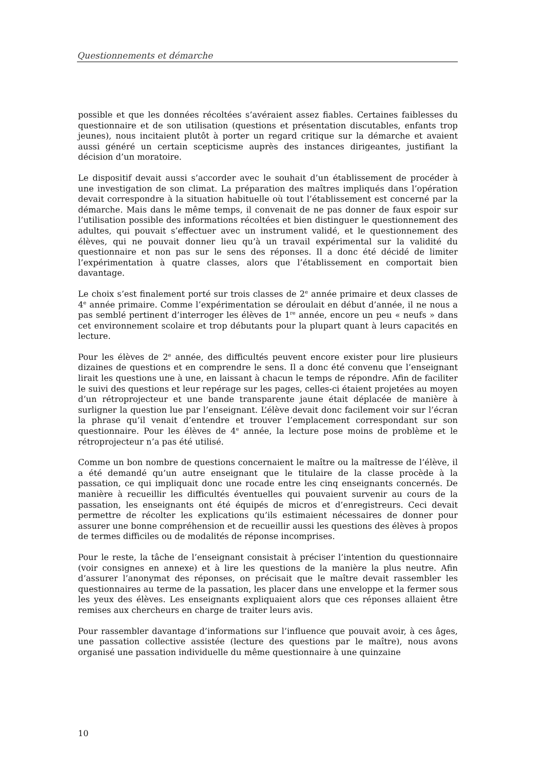Questionnements et démarche
possible et que les données récoltées s’avéraient assez fiables. Certaines faiblesses du questionnaire et de son utilisation (questions et présentation discutables, enfants trop jeunes), nous incitaient plutôt à porter un regard critique sur la démarche et avaient aussi généré un certain scepticisme auprès des instances dirigeantes, justifiant la décision d’un moratoire.
Le dispositif devait aussi s’accorder avec le souhait d’un établissement de procéder à une investigation de son climat. La préparation des maîtres impliqués dans l’opération devait correspondre à la situation habituelle où tout l’établissement est concerné par la démarche. Mais dans le même temps, il convenait de ne pas donner de faux espoir sur l’utilisation possible des informations récoltées et bien distinguer le questionnement des adultes, qui pouvait s’effectuer avec un instrument validé, et le questionnement des élèves, qui ne pouvait donner lieu qu’à un travail expérimental sur la validité du questionnaire et non pas sur le sens des réponses. Il a donc été décidé de limiter l’expérimentation à quatre classes, alors que l’établissement en comportait bien davantage.
Le choix s’est finalement porté sur trois classes de 2<sup>e</sup> année primaire et deux classes de 4<sup>e</sup> année primaire. Comme l’expérimentation se déroulait en début d’année, il ne nous a pas semblé pertinent d’interroger les élèves de 1<sup>re</sup> année, encore un peu « neufs » dans cet environnement scolaire et trop débutants pour la plupart quant à leurs capacités en lecture.
Pour les élèves de 2<sup>e</sup> année, des difficultés peuvent encore exister pour lire plusieurs dizaines de questions et en comprendre le sens. Il a donc été convenu que l’enseignant lirait les questions une à une, en laissant à chacun le temps de répondre. Afin de faciliter le suivi des questions et leur repérage sur les pages, celles-ci étaient projetées au moyen d’un rétroprojecteur et une bande transparente jaune était déplacée de manière à surligner la question lue par l’enseignant. L’élève devait donc facilement voir sur l’écran la phrase qu’il venait d’entendre et trouver l’emplacement correspondant sur son questionnaire. Pour les élèves de 4<sup>e</sup> année, la lecture pose moins de problème et le rétroprojecteur n’a pas été utilisé.
Comme un bon nombre de questions concernaient le maître ou la maîtresse de l’élève, il a été demandé qu’un autre enseignant que le titulaire de la classe procède à la passation, ce qui impliquait donc une rocade entre les cinq enseignants concernés. De manière à recueillir les difficultés éventuelles qui pouvaient survenir au cours de la passation, les enseignants ont été équipés de micros et d’enregistreurs. Ceci devait permettre de récolter les explications qu’ils estimaient nécessaires de donner pour assurer une bonne compréhension et de recueillir aussi les questions des élèves à propos de termes difficiles ou de modalités de réponse incomprises.
Pour le reste, la tâche de l’enseignant consistait à préciser l’intention du questionnaire (voir consignes en annexe) et à lire les questions de la manière la plus neutre. Afin d’assurer l’anonymat des réponses, on précisait que le maître devait rassembler les questionnaires au terme de la passation, les placer dans une enveloppe et la fermer sous les yeux des élèves. Les enseignants expliquaient alors que ces réponses allaient être remises aux chercheurs en charge de traiter leurs avis.
Pour rassembler davantage d’informations sur l’influence que pouvait avoir, à ces âges, une passation collective assistée (lecture des questions par le maître), nous avons organisé une passation individuelle du même questionnaire à une quinzaine
10